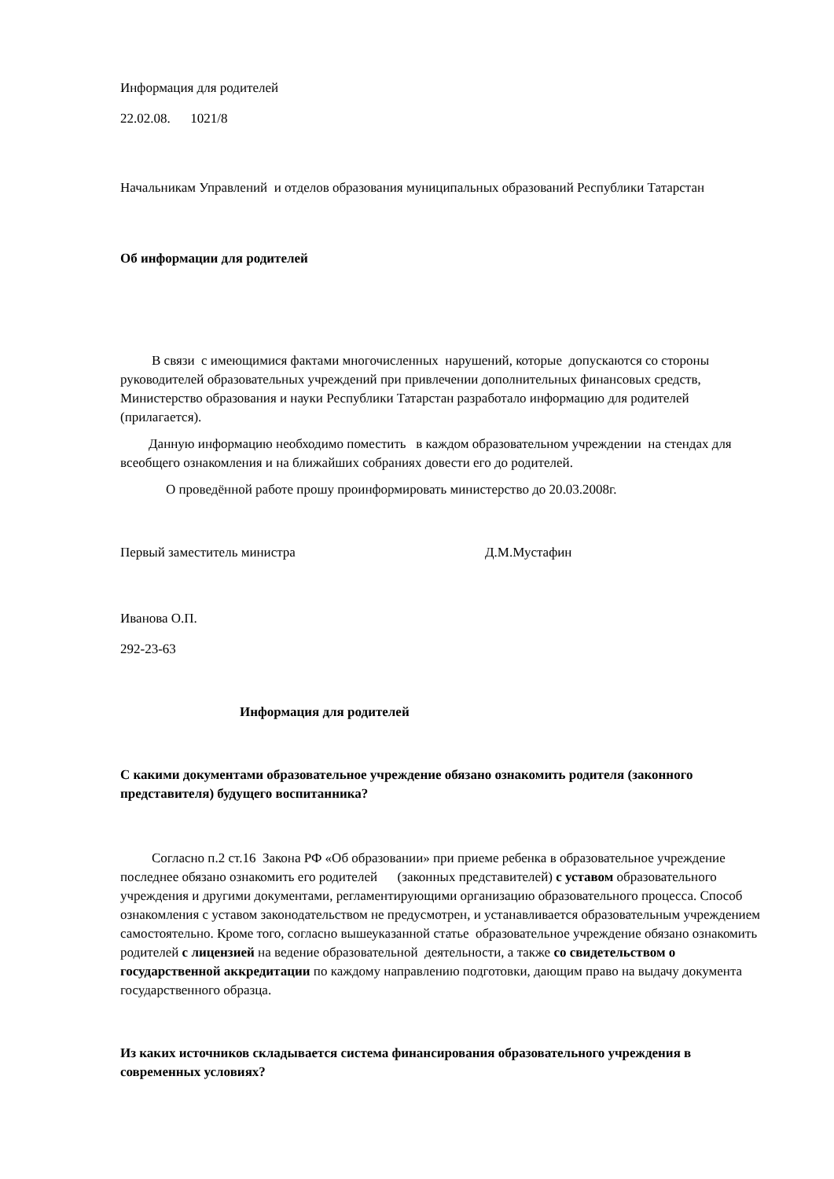Информация для родителей
22.02.08. 1021/8
Начальникам Управлений и отделов образования муниципальных образований Республики Татарстан
Об информации для родителей
В связи с имеющимися фактами многочисленных нарушений, которые допускаются со стороны руководителей образовательных учреждений при привлечении дополнительных финансовых средств, Министерство образования и науки Республики Татарстан разработало информацию для родителей (прилагается).
Данную информацию необходимо поместить в каждом образовательном учреждении на стендах для всеобщего ознакомления и на ближайших собраниях довести его до родителей.
О проведённой работе прошу проинформировать министерство до 20.03.2008г.
Первый заместитель министра Д.М.Мустафин
Иванова О.П.
292-23-63
Информация для родителей
С какими документами образовательное учреждение обязано ознакомить родителя (законного представителя) будущего воспитанника?
Согласно п.2 ст.16 Закона РФ «Об образовании» при приеме ребенка в образовательное учреждение последнее обязано ознакомить его родителей (законных представителей) с уставом образовательного учреждения и другими документами, регламентирующими организацию образовательного процесса. Способ ознакомления с уставом законодательством не предусмотрен, и устанавливается образовательным учреждением самостоятельно. Кроме того, согласно вышеуказанной статье образовательное учреждение обязано ознакомить родителей с лицензией на ведение образовательной деятельности, а также со свидетельством о государственной аккредитации по каждому направлению подготовки, дающим право на выдачу документа государственного образца.
Из каких источников складывается система финансирования образовательного учреждения в современных условиях?